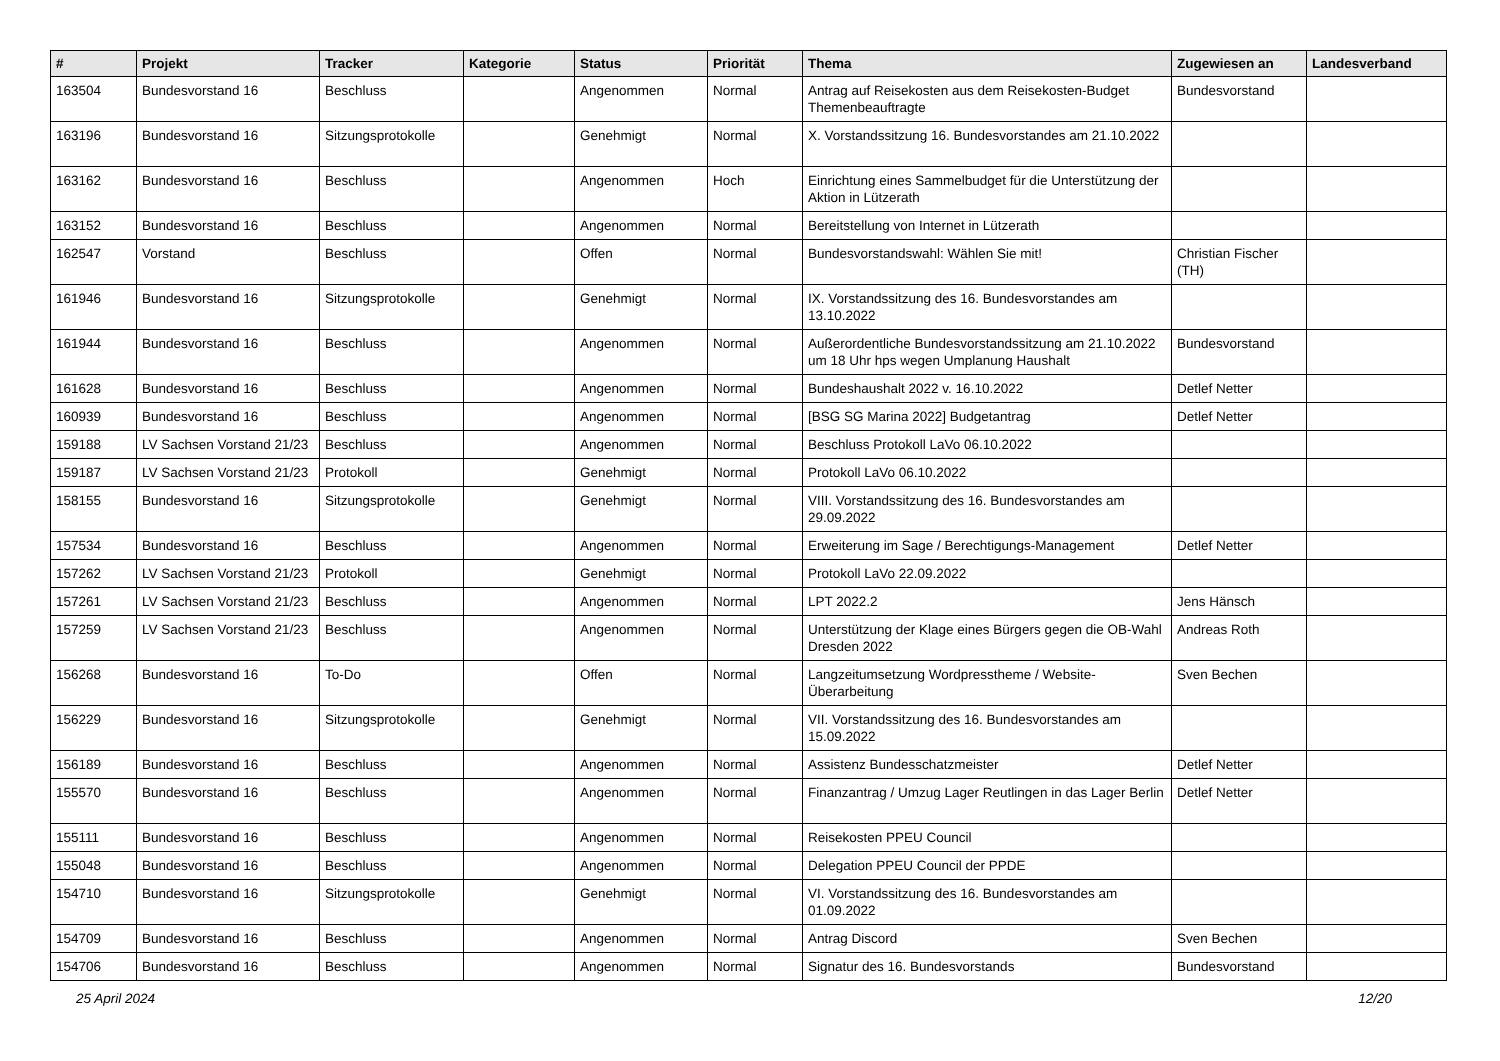| # | Projekt | Tracker | Kategorie | Status | Priorität | Thema | Zugewiesen an | Landesverband |
| --- | --- | --- | --- | --- | --- | --- | --- | --- |
| 163504 | Bundesvorstand 16 | Beschluss | | Angenommen | Normal | Antrag auf Reisekosten aus dem Reisekosten-Budget Themenbeauftragte | Bundesvorstand | |
| 163196 | Bundesvorstand 16 | Sitzungsprotokolle | | Genehmigt | Normal | X. Vorstandssitzung 16. Bundesvorstandes am 21.10.2022 | | |
| 163162 | Bundesvorstand 16 | Beschluss | | Angenommen | Hoch | Einrichtung eines Sammelbudget für die Unterstützung der Aktion in Lützerath | | |
| 163152 | Bundesvorstand 16 | Beschluss | | Angenommen | Normal | Bereitstellung von Internet in Lützerath | | |
| 162547 | Vorstand | Beschluss | | Offen | Normal | Bundesvorstandswahl: Wählen Sie mit! | Christian Fischer (TH) | |
| 161946 | Bundesvorstand 16 | Sitzungsprotokolle | | Genehmigt | Normal | IX. Vorstandssitzung des 16. Bundesvorstandes am 13.10.2022 | | |
| 161944 | Bundesvorstand 16 | Beschluss | | Angenommen | Normal | Außerordentliche Bundesvorstandssitzung am 21.10.2022 um 18 Uhr hps wegen Umplanung Haushalt | Bundesvorstand | |
| 161628 | Bundesvorstand 16 | Beschluss | | Angenommen | Normal | Bundeshaushalt 2022 v. 16.10.2022 | Detlef Netter | |
| 160939 | Bundesvorstand 16 | Beschluss | | Angenommen | Normal | [BSG SG Marina 2022] Budgetantrag | Detlef Netter | |
| 159188 | LV Sachsen Vorstand 21/23 | Beschluss | | Angenommen | Normal | Beschluss Protokoll LaVo 06.10.2022 | | |
| 159187 | LV Sachsen Vorstand 21/23 | Protokoll | | Genehmigt | Normal | Protokoll LaVo 06.10.2022 | | |
| 158155 | Bundesvorstand 16 | Sitzungsprotokolle | | Genehmigt | Normal | VIII. Vorstandssitzung des 16. Bundesvorstandes am 29.09.2022 | | |
| 157534 | Bundesvorstand 16 | Beschluss | | Angenommen | Normal | Erweiterung im Sage / Berechtigungs-Management | Detlef Netter | |
| 157262 | LV Sachsen Vorstand 21/23 | Protokoll | | Genehmigt | Normal | Protokoll LaVo 22.09.2022 | | |
| 157261 | LV Sachsen Vorstand 21/23 | Beschluss | | Angenommen | Normal | LPT 2022.2 | Jens Hänsch | |
| 157259 | LV Sachsen Vorstand 21/23 | Beschluss | | Angenommen | Normal | Unterstützung der Klage eines Bürgers gegen die OB-Wahl Dresden 2022 | Andreas Roth | |
| 156268 | Bundesvorstand 16 | To-Do | | Offen | Normal | Langzeitumsetzung Wordpresstheme / Website-Überarbeitung | Sven Bechen | |
| 156229 | Bundesvorstand 16 | Sitzungsprotokolle | | Genehmigt | Normal | VII. Vorstandssitzung des 16. Bundesvorstandes am 15.09.2022 | | |
| 156189 | Bundesvorstand 16 | Beschluss | | Angenommen | Normal | Assistenz Bundesschatzmeister | Detlef Netter | |
| 155570 | Bundesvorstand 16 | Beschluss | | Angenommen | Normal | Finanzantrag / Umzug Lager Reutlingen in das Lager Berlin | Detlef Netter | |
| 155111 | Bundesvorstand 16 | Beschluss | | Angenommen | Normal | Reisekosten PPEU Council | | |
| 155048 | Bundesvorstand 16 | Beschluss | | Angenommen | Normal | Delegation PPEU Council der PPDE | | |
| 154710 | Bundesvorstand 16 | Sitzungsprotokolle | | Genehmigt | Normal | VI. Vorstandssitzung des 16. Bundesvorstandes am 01.09.2022 | | |
| 154709 | Bundesvorstand 16 | Beschluss | | Angenommen | Normal | Antrag Discord | Sven Bechen | |
| 154706 | Bundesvorstand 16 | Beschluss | | Angenommen | Normal | Signatur des 16. Bundesvorstands | Bundesvorstand | |
25 April 2024 12/20